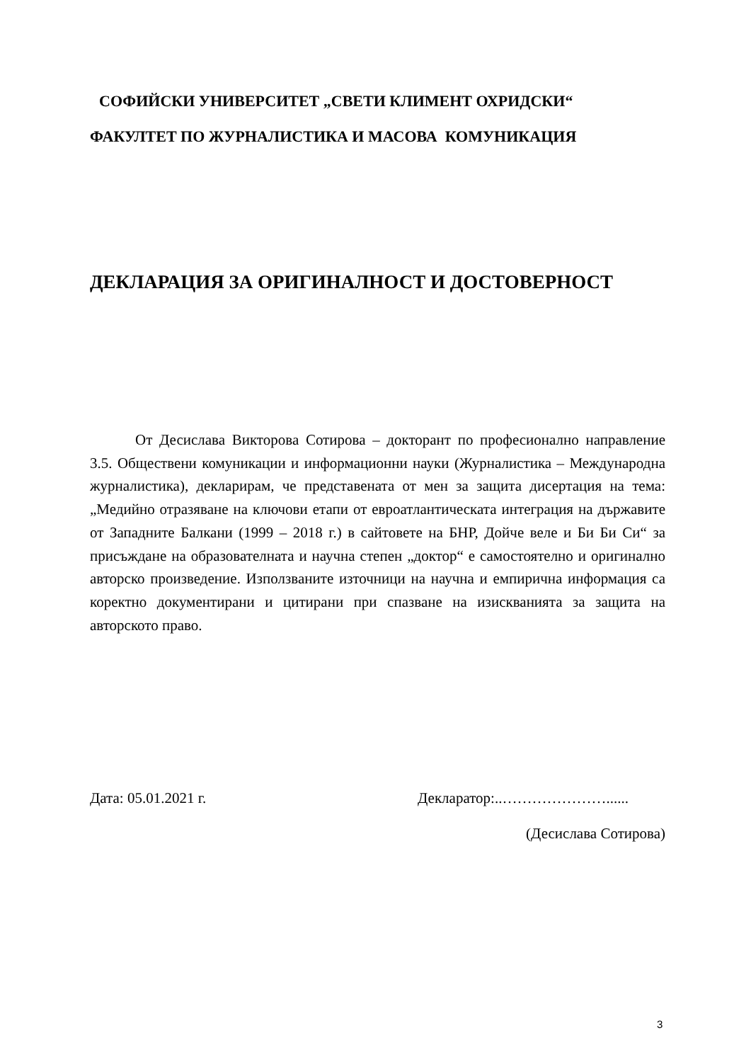СОФИЙСКИ УНИВЕРСИТЕТ „СВЕТИ КЛИМЕНТ ОХРИДСКИ“
ФАКУЛТЕТ ПО ЖУРНАЛИСТИКА И МАСОВА КОМУНИКАЦИЯ
ДЕКЛАРАЦИЯ ЗА ОРИГИНАЛНОСТ И ДОСТОВЕРНОСТ
От Десислава Викторова Сотирова – докторант по професионално направление 3.5. Обществени комуникации и информационни науки (Журналистика – Международна журналистика), декларирам, че представената от мен за защита дисертация на тема: „Медийно отразяване на ключови етапи от евроатлантическата интеграция на държавите от Западните Балкани (1999 – 2018 г.) в сайтовете на БНР, Дойче веле и Би Би Си“ за присъждане на образователната и научна степен „доктор“ е самостоятелно и оригинално авторско произведение. Използваните източници на научна и емпирична информация са коректно документирани и цитирани при спазване на изискванията за защита на авторското право.
Дата: 05.01.2021 г. Декларатор:..…………………......
(Десислава Сотирова)
3